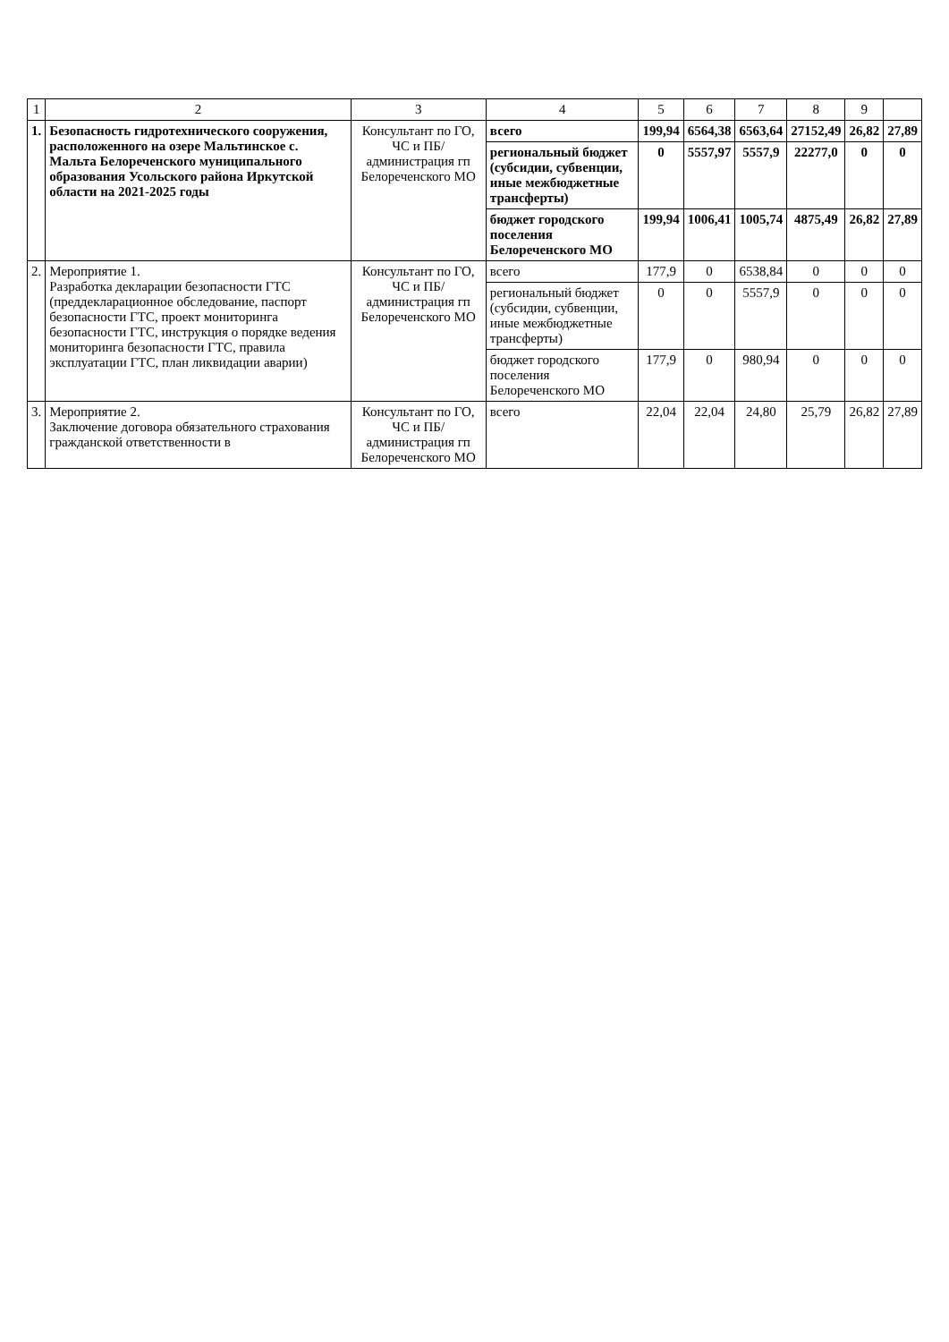| 1 | 2 | 3 | 4 | 5 | 6 | 7 | 8 | 9 | |
| --- | --- | --- | --- | --- | --- | --- | --- | --- | --- |
| 1. | Безопасность гидротехнического сооружения, расположенного на озере Мальтинское с. Мальта Белореченского муниципального образования Усольского района Иркутской области на 2021-2025 годы | Консультант по ГО, ЧС и ПБ/ администрация гп Белореченского МО | всего | 199,94 | 6564,38 | 6563,64 | 27152,49 | 26,82 | 27,89 |
| | | | региональный бюджет (субсидии, субвенции, иные межбюджетные трансферты) | 0 | 5557,97 | 5557,9 | 22277,0 | 0 | 0 |
| | | | бюджет городского поселения Белореченского МО | 199,94 | 1006,41 | 1005,74 | 4875,49 | 26,82 | 27,89 |
| 2. | Мероприятие 1. Разработка декларации безопасности ГТС (преддекларационное обследование, паспорт безопасности ГТС, проект мониторинга безопасности ГТС, инструкция о порядке ведения мониторинга безопасности ГТС, правила эксплуатации ГТС, план ликвидации аварии) | Консультант по ГО, ЧС и ПБ/ администрация гп Белореченского МО | всего | 177,9 | 0 | 6538,84 | 0 | 0 | 0 |
| | | | региональный бюджет (субсидии, субвенции, иные межбюджетные трансферты) | 0 | 0 | 5557,9 | 0 | 0 | 0 |
| | | | бюджет городского поселения Белореченского МО | 177,9 | 0 | 980,94 | 0 | 0 | 0 |
| 3. | Мероприятие 2. Заключение договора обязательного страхования гражданской ответственности в | Консультант по ГО, ЧС и ПБ/ администрация гп Белореченского МО | всего | 22,04 | 22,04 | 24,80 | 25,79 | 26,82 | 27,89 |